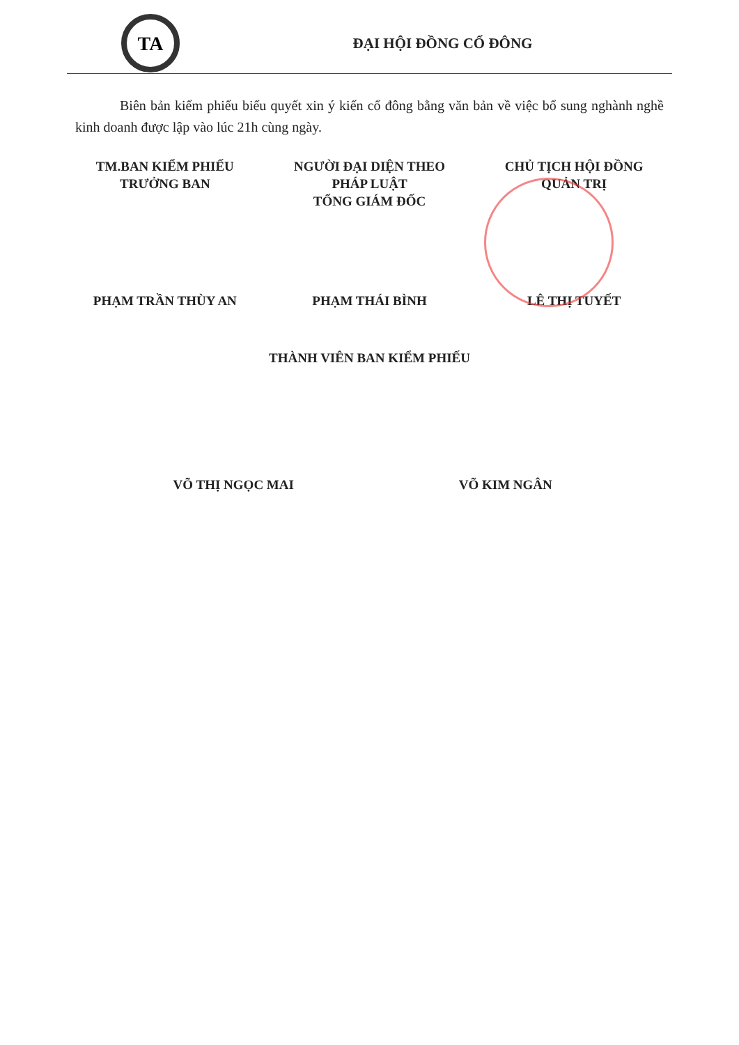TA
ĐẠI HỘI ĐỒNG CỔ ĐÔNG
Biên bản kiểm phiếu biểu quyết xin ý kiến cổ đông bằng văn bản về việc bổ sung nghành nghề kinh doanh được lập vào lúc 21h cùng ngày.
TM.BAN KIỂM PHIẾU
TRƯỞNG BAN
NGƯỜI ĐẠI DIỆN THEO
PHÁP LUẬT
TỔNG GIÁM ĐỐC
CHỦ TỊCH HỘI ĐỒNG
QUẢN TRỊ
PHẠM TRẦN THÙY AN PHẠM THÁI BÌNH LÊ THỊ TUYẾT
THÀNH VIÊN BAN KIỂM PHIẾU
VÕ THỊ NGỌC MAI VÕ KIM NGÂN